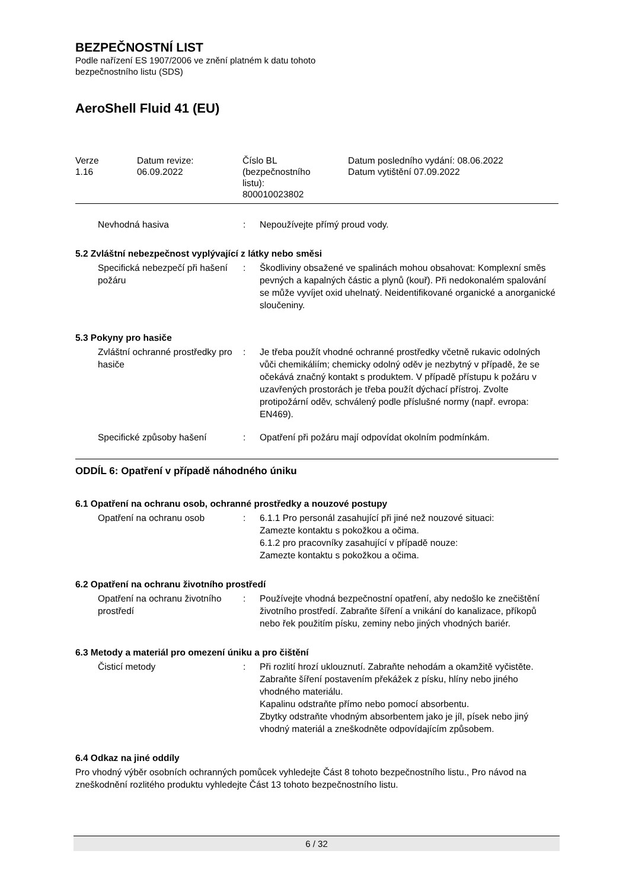BEZPEČNOSTNÍ LIST
Podle nařízení ES 1907/2006 ve znění platném k datu tohoto
bezpečnostního listu (SDS)
AeroShell Fluid 41 (EU)
| Verze 1.16 | Datum revize: 06.09.2022 | Číslo BL (bezpečnostního listu): 800010023802 | Datum posledního vydání: 08.06.2022 Datum vytištění 07.09.2022 |
| Nevhodná hasiva | : | Nepoužívejte přímý proud vody. |
5.2 Zvláštní nebezpečnost vyplývající z látky nebo směsi
| Specifická nebezpečí při hašení požáru | : | Škodliviny obsažené ve spalinách mohou obsahovat: Komplexní směs pevných a kapalných částic a plynů (kouř). Při nedokonalém spalování se může vyvíjet oxid uhelnatý. Neidentifikované organické a anorganické sloučeniny. |
5.3 Pokyny pro hasiče
| Zvláštní ochranné prostředky pro hasiče | : | Je třeba použít vhodné ochranné prostředky včetně rukavic odolných vůči chemikáliím; chemicky odolný oděv je nezbytný v případě, že se očekává značný kontakt s produktem. V případě přístupu k požáru v uzavřených prostorách je třeba použít dýchací přístroj. Zvolte protipožární oděv, schválený podle příslušné normy (např. evropa: EN469). |
| Specifické způsoby hašení | : | Opatření při požáru mají odpovídat okolním podmínkám. |
ODDÍL 6: Opatření v případě náhodného úniku
6.1 Opatření na ochranu osob, ochranné prostředky a nouzové postupy
| Opatření na ochranu osob | : | 6.1.1 Pro personál zasahující při jiné než nouzové situaci: Zamezte kontaktu s pokožkou a očima. 6.1.2 pro pracovníky zasahující v případě nouze: Zamezte kontaktu s pokožkou a očima. |
6.2 Opatření na ochranu životního prostředí
| Opatření na ochranu životního prostředí | : | Používejte vhodná bezpečnostní opatření, aby nedošlo ke znečištění životního prostředí. Zabraňte šíření a vnikání do kanalizace, příkopů nebo řek použitím písku, zeminy nebo jiných vhodných bariér. |
6.3 Metody a materiál pro omezení úniku a pro čištění
| Čisticí metody | : | Při rozlití hrozí uklouznutí. Zabraňte nehodám a okamžitě vyčistěte. Zabraňte šíření postavením překážek z písku, hlíny nebo jiného vhodného materiálu. Kapalinu odstraňte přímo nebo pomocí absorbentu. Zbytky odstraňte vhodným absorbentem jako je jíl, písek nebo jiný vhodný materiál a zneškodněte odpovídajícím způsobem. |
6.4 Odkaz na jiné oddíly
Pro vhodný výběr osobních ochranných pomůcek vyhledejte Část 8 tohoto bezpečnostního listu., Pro návod na zneškodnění rozlitého produktu vyhledejte Část 13 tohoto bezpečnostního listu.
6 / 32